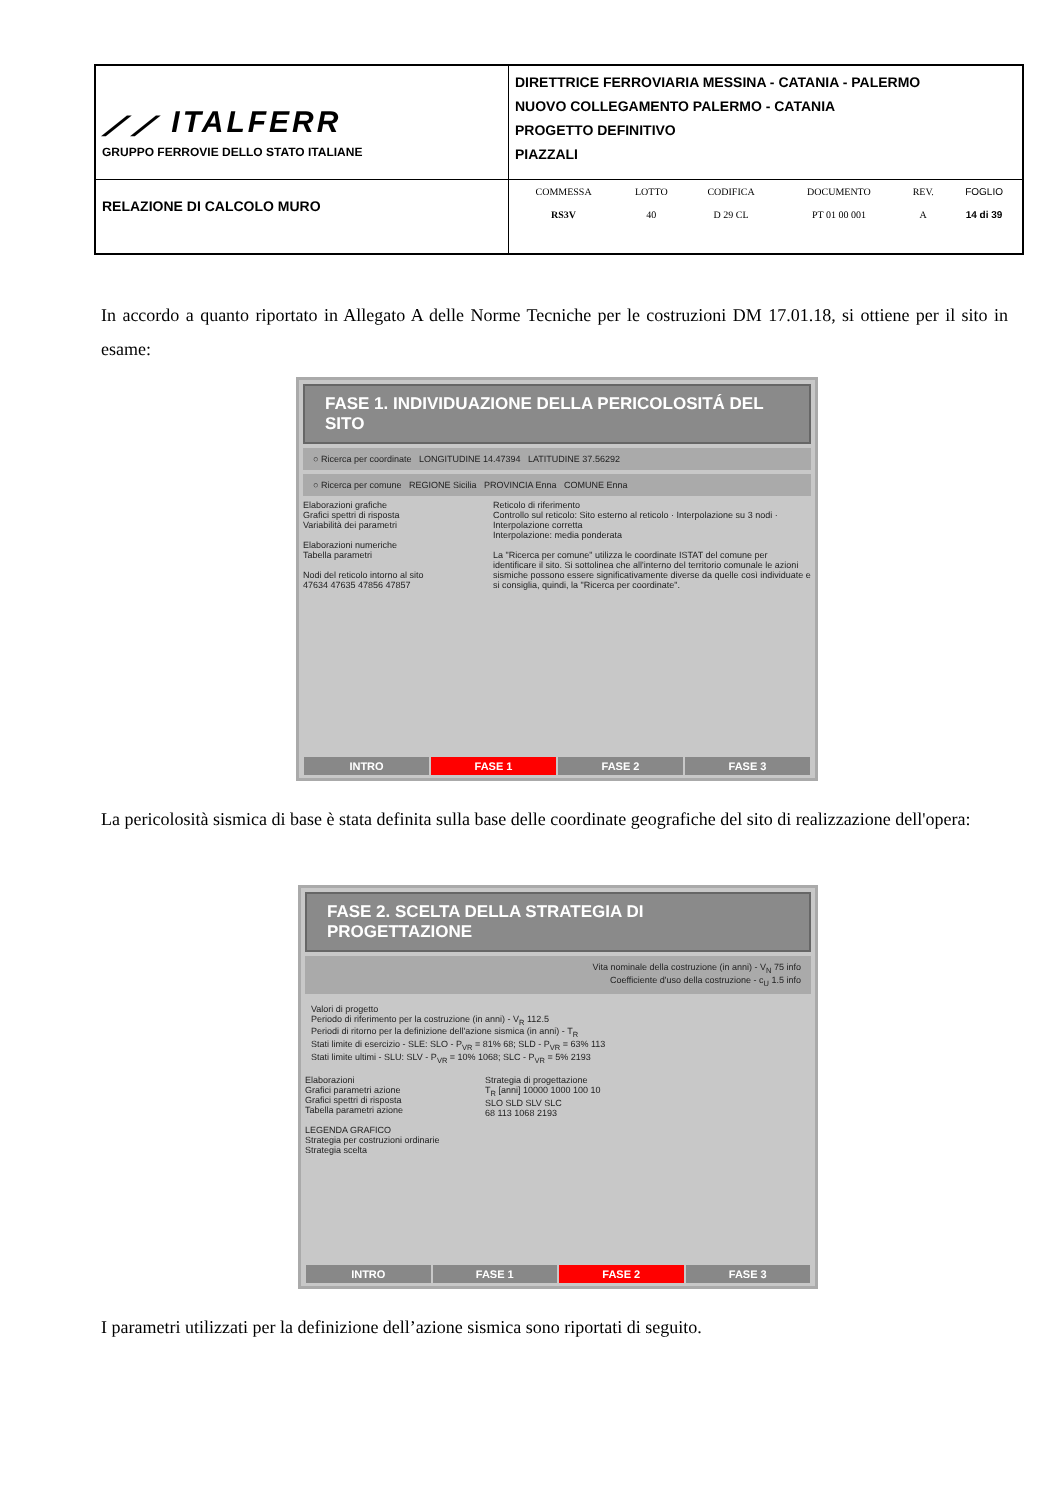| ⟋⟋ ITALFERR GRUPPO FERROVIE DELLO STATO ITALIANE | DIRETTRICE FERROVIARIA MESSINA - CATANIA - PALERMO NUOVO COLLEGAMENTO PALERMO - CATANIA PROGETTO DEFINITIVO PIAZZALI |
| RELAZIONE DI CALCOLO MURO | / COMMESSA / LOTTO / CODIFICA / DOCUMENTO / REV. / FOGLIO / / RS3V / 40 / D 29 CL / PT 01 00 001 / A / 14 di 39 / |
In accordo a quanto riportato in Allegato A delle Norme Tecniche per le costruzioni DM 17.01.18, si ottiene per il sito in esame:
FASE 1. INDIVIDUAZIONE DELLA PERICOLOSITÁ DEL SITO
○ Ricerca per coordinate LONGITUDINE 14.47394 LATITUDINE 37.56292
○ Ricerca per comune REGIONE Sicilia PROVINCIA Enna COMUNE Enna
Elaborazioni grafiche
Grafici spettri di risposta
Variabilità dei parametri
Elaborazioni numeriche
Tabella parametri
Nodi del reticolo intorno al sito
47634 47635 47856 47857
Reticolo di riferimento
Controllo sul reticolo: Sito esterno al reticolo · Interpolazione su 3 nodi · Interpolazione corretta
Interpolazione: media ponderata
La "Ricerca per comune" utilizza le coordinate ISTAT del comune per identificare il sito. Si sottolinea che all'interno del territorio comunale le azioni sismiche possono essere significativamente diverse da quelle così individuate e si consiglia, quindi, la "Ricerca per coordinate".
INTRO FASE 1 FASE 2 FASE 3
La pericolosità sismica di base è stata definita sulla base delle coordinate geografiche del sito di realizzazione dell'opera:
FASE 2. SCELTA DELLA STRATEGIA DI PROGETTAZIONE
Vita nominale della costruzione (in anni) - V<sub>N</sub> 75 info
Coefficiente d'uso della costruzione - c<sub>U</sub> 1.5 info
Valori di progetto
Periodo di riferimento per la costruzione (in anni) - V<sub>R</sub> 112.5
Periodi di ritorno per la definizione dell'azione sismica (in anni) - T<sub>R</sub>
Stati limite di esercizio - SLE: SLO - P<sub>VR</sub> = 81% 68; SLD - P<sub>VR</sub> = 63% 113
Stati limite ultimi - SLU: SLV - P<sub>VR</sub> = 10% 1068; SLC - P<sub>VR</sub> = 5% 2193
Elaborazioni
Grafici parametri azione
Grafici spettri di risposta
Tabella parametri azione
LEGENDA GRAFICO
Strategia per costruzioni ordinarie
Strategia scelta
Strategia di progettazione
T<sub>R</sub> [anni] 10000 1000 100 10
SLO SLD SLV SLC
68 113 1068 2193
INTRO FASE 1 FASE 2 FASE 3
I parametri utilizzati per la definizione dell’azione sismica sono riportati di seguito.